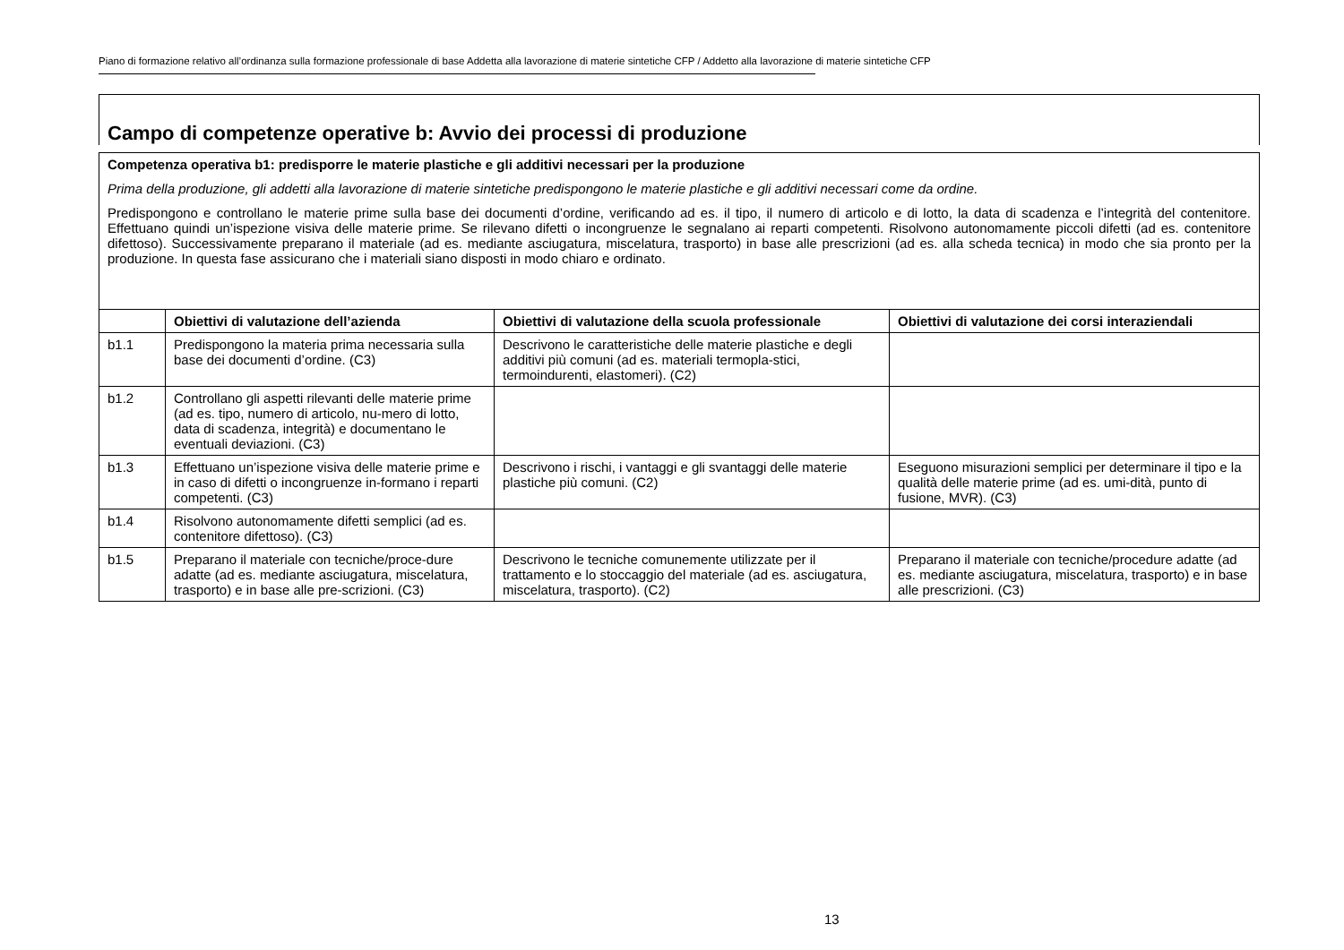Piano di formazione relativo all’ordinanza sulla formazione professionale di base Addetta alla lavorazione di materie sintetiche CFP / Addetto alla lavorazione di materie sintetiche CFP
Campo di competenze operative b: Avvio dei processi di produzione
Competenza operativa b1: predisporre le materie plastiche e gli additivi necessari per la produzione
Prima della produzione, gli addetti alla lavorazione di materie sintetiche predispongono le materie plastiche e gli additivi necessari come da ordine.
Predispongono e controllano le materie prime sulla base dei documenti d’ordine, verificando ad es. il tipo, il numero di articolo e di lotto, la data di scadenza e l’integrità del contenitore. Effettuano quindi un’ispezione visiva delle materie prime. Se rilevano difetti o incongruenze le segnalano ai reparti competenti. Risolvono autonomamente piccoli difetti (ad es. contenitore difettoso). Successivamente preparano il materiale (ad es. mediante asciugatura, miscelatura, trasporto) in base alle prescrizioni (ad es. alla scheda tecnica) in modo che sia pronto per la produzione. In questa fase assicurano che i materiali siano disposti in modo chiaro e ordinato.
| | Obiettivi di valutazione dell’azienda | Obiettivi di valutazione della scuola professionale | Obiettivi di valutazione dei corsi interaziendali |
| --- | --- | --- | --- |
| b1.1 | Predispongono la materia prima necessaria sulla base dei documenti d’ordine. (C3) | Descrivono le caratteristiche delle materie plastiche e degli additivi più comuni (ad es. materiali termopla-stici, termoindurenti, elastomeri). (C2) | |
| b1.2 | Controllano gli aspetti rilevanti delle materie prime (ad es. tipo, numero di articolo, nu-mero di lotto, data di scadenza, integrità) e documentano le eventuali deviazioni. (C3) | | |
| b1.3 | Effettuano un’ispezione visiva delle materie prime e in caso di difetti o incongruenze in-formano i reparti competenti. (C3) | Descrivono i rischi, i vantaggi e gli svantaggi delle materie plastiche più comuni. (C2) | Eseguono misurazioni semplici per determinare il tipo e la qualità delle materie prime (ad es. umi-dità, punto di fusione, MVR). (C3) |
| b1.4 | Risolvono autonomamente difetti semplici (ad es. contenitore difettoso). (C3) | | |
| b1.5 | Preparano il materiale con tecniche/proce-dure adatte (ad es. mediante asciugatura, miscelatura, trasporto) e in base alle pre-scrizioni. (C3) | Descrivono le tecniche comunemente utilizzate per il trattamento e lo stoccaggio del materiale (ad es. asciugatura, miscelatura, trasporto). (C2) | Preparano il materiale con tecniche/procedure adatte (ad es. mediante asciugatura, miscelatura, trasporto) e in base alle prescrizioni. (C3) |
13